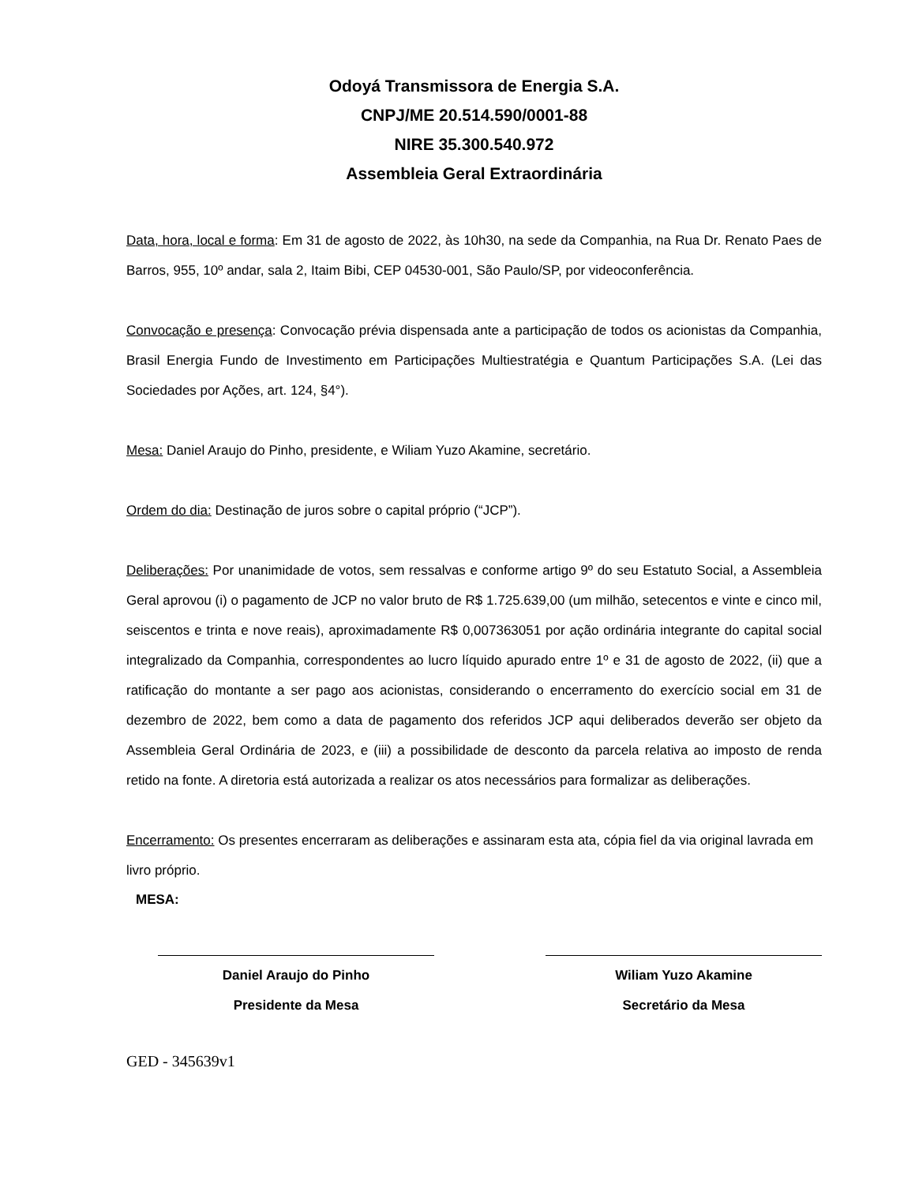Odoyá Transmissora de Energia S.A.
CNPJ/ME 20.514.590/0001-88
NIRE 35.300.540.972
Assembleia Geral Extraordinária
Data, hora, local e forma: Em 31 de agosto de 2022, às 10h30, na sede da Companhia, na Rua Dr. Renato Paes de Barros, 955, 10º andar, sala 2, Itaim Bibi, CEP 04530-001, São Paulo/SP, por videoconferência.
Convocação e presença: Convocação prévia dispensada ante a participação de todos os acionistas da Companhia, Brasil Energia Fundo de Investimento em Participações Multiestratégia e Quantum Participações S.A. (Lei das Sociedades por Ações, art. 124, §4°).
Mesa: Daniel Araujo do Pinho, presidente, e Wiliam Yuzo Akamine, secretário.
Ordem do dia: Destinação de juros sobre o capital próprio (“JCP”).
Deliberações: Por unanimidade de votos, sem ressalvas e conforme artigo 9º do seu Estatuto Social, a Assembleia Geral aprovou (i) o pagamento de JCP no valor bruto de R$ 1.725.639,00 (um milhão, setecentos e vinte e cinco mil, seiscentos e trinta e nove reais), aproximadamente R$ 0,007363051 por ação ordinária integrante do capital social integralizado da Companhia, correspondentes ao lucro líquido apurado entre 1º e 31 de agosto de 2022, (ii) que a ratificação do montante a ser pago aos acionistas, considerando o encerramento do exercício social em 31 de dezembro de 2022, bem como a data de pagamento dos referidos JCP aqui deliberados deverão ser objeto da Assembleia Geral Ordinária de 2023, e (iii) a possibilidade de desconto da parcela relativa ao imposto de renda retido na fonte. A diretoria está autorizada a realizar os atos necessários para formalizar as deliberações.
Encerramento: Os presentes encerraram as deliberações e assinaram esta ata, cópia fiel da via original lavrada em livro próprio.
MESA:
Daniel Araujo do Pinho
Presidente da Mesa
Wiliam Yuzo Akamine
Secretário da Mesa
GED - 345639v1